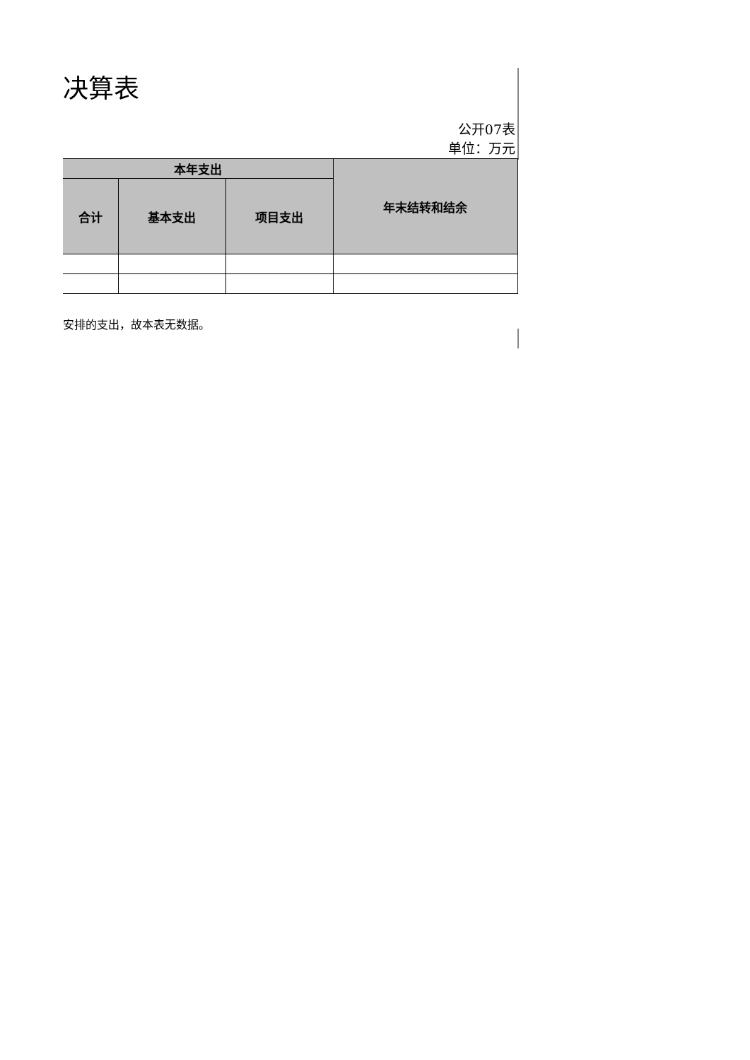决算表
公开07表
单位：万元
| 本年支出 | | | 年末结转和结余 |
| --- | --- | --- | --- |
| 合计 | 基本支出 | 项目支出 | |
安排的支出，故本表无数据。